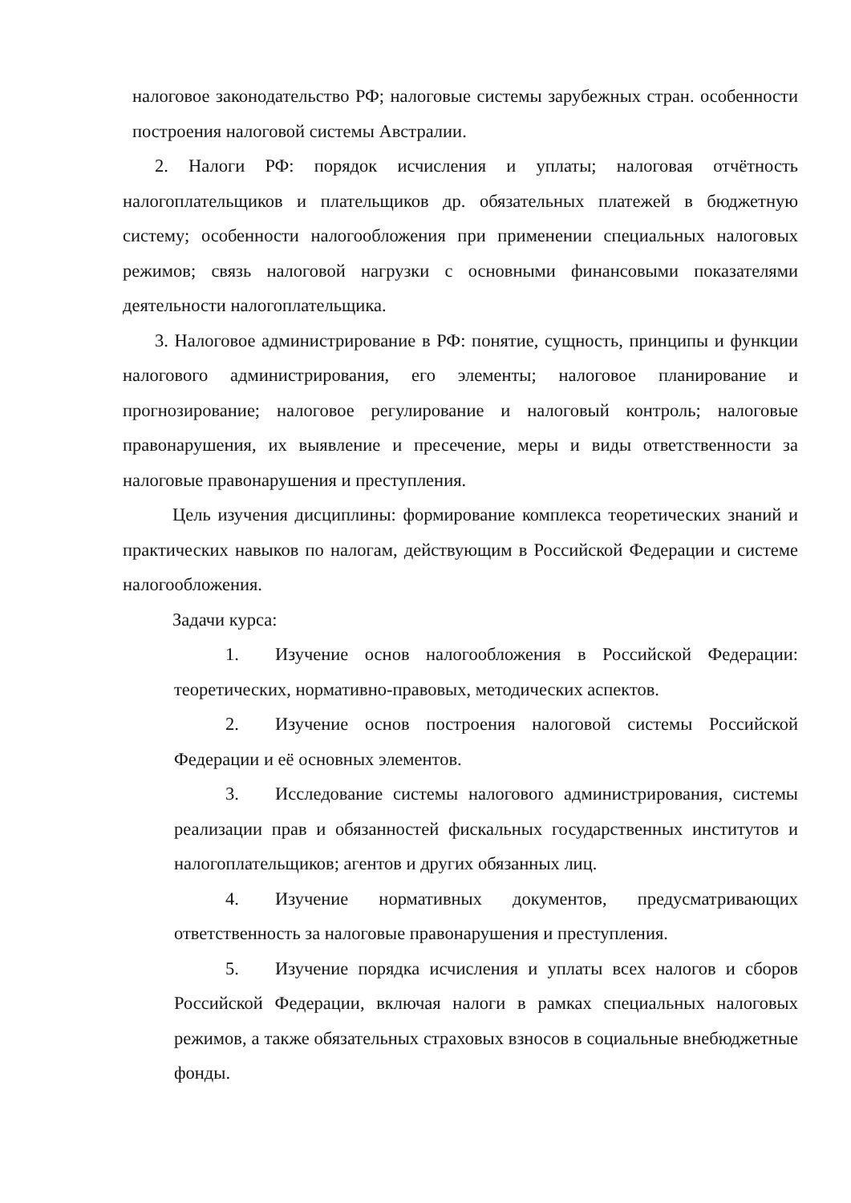налоговое законодательство РФ; налоговые системы зарубежных стран. особенности построения налоговой системы Австралии.
2. Налоги РФ: порядок исчисления и уплаты; налоговая отчётность налогоплательщиков и плательщиков др. обязательных платежей в бюджетную систему; особенности налогообложения при применении специальных налоговых режимов; связь налоговой нагрузки с основными финансовыми показателями деятельности налогоплательщика.
3. Налоговое администрирование в РФ: понятие, сущность, принципы и функции налогового администрирования, его элементы; налоговое планирование и прогнозирование; налоговое регулирование и налоговый контроль; налоговые правонарушения, их выявление и пресечение, меры и виды ответственности за налоговые правонарушения и преступления.
Цель изучения дисциплины: формирование комплекса теоретических знаний и практических навыков по налогам, действующим в Российской Федерации и системе налогообложения.
Задачи курса:
1. Изучение основ налогообложения в Российской Федерации: теоретических, нормативно-правовых, методических аспектов.
2. Изучение основ построения налоговой системы Российской Федерации и её основных элементов.
3. Исследование системы налогового администрирования, системы реализации прав и обязанностей фискальных государственных институтов и налогоплательщиков; агентов и других обязанных лиц.
4. Изучение нормативных документов, предусматривающих ответственность за налоговые правонарушения и преступления.
5. Изучение порядка исчисления и уплаты всех налогов и сборов Российской Федерации, включая налоги в рамках специальных налоговых режимов, а также обязательных страховых взносов в социальные внебюджетные фонды.